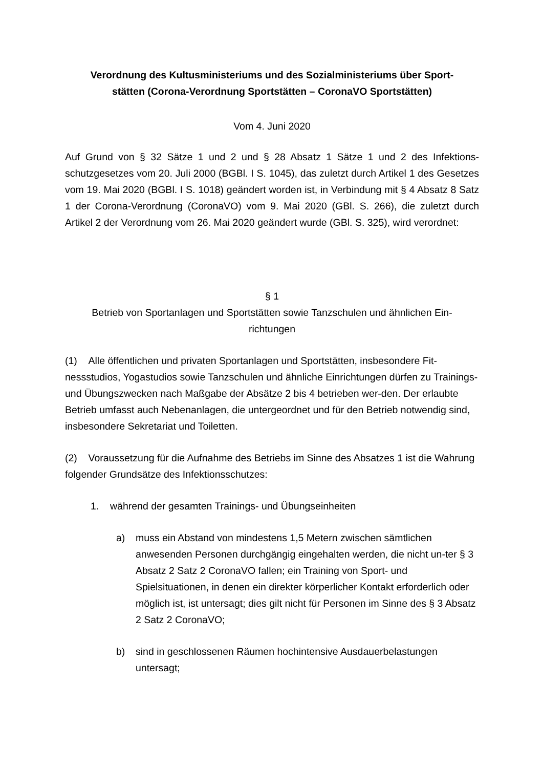Verordnung des Kultusministeriums und des Sozialministeriums über Sport-
stätten (Corona-Verordnung Sportstätten – CoronaVO Sportstätten)
Vom 4. Juni 2020
Auf Grund von § 32 Sätze 1 und 2 und § 28 Absatz 1 Sätze 1 und 2 des Infektions-schutzgesetzes vom 20. Juli 2000 (BGBl. I S. 1045), das zuletzt durch Artikel 1 des Gesetzes vom 19. Mai 2020 (BGBl. I S. 1018) geändert worden ist, in Verbindung mit § 4 Absatz 8 Satz 1 der Corona-Verordnung (CoronaVO) vom 9. Mai 2020 (GBl. S. 266), die zuletzt durch Artikel 2 der Verordnung vom 26. Mai 2020 geändert wurde (GBl. S. 325), wird verordnet:
§ 1
Betrieb von Sportanlagen und Sportstätten sowie Tanzschulen und ähnlichen Ein-
richtungen
(1) Alle öffentlichen und privaten Sportanlagen und Sportstätten, insbesondere Fit-nessstudios, Yogastudios sowie Tanzschulen und ähnliche Einrichtungen dürfen zu Trainings- und Übungszwecken nach Maßgabe der Absätze 2 bis 4 betrieben wer-den. Der erlaubte Betrieb umfasst auch Nebenanlagen, die untergeordnet und für den Betrieb notwendig sind, insbesondere Sekretariat und Toiletten.
(2) Voraussetzung für die Aufnahme des Betriebs im Sinne des Absatzes 1 ist die Wahrung folgender Grundsätze des Infektionsschutzes:
1. während der gesamten Trainings- und Übungseinheiten
a) muss ein Abstand von mindestens 1,5 Metern zwischen sämtlichen anwesenden Personen durchgängig eingehalten werden, die nicht un-ter § 3 Absatz 2 Satz 2 CoronaVO fallen; ein Training von Sport- und Spielsituationen, in denen ein direkter körperlicher Kontakt erforderlich oder möglich ist, ist untersagt; dies gilt nicht für Personen im Sinne des § 3 Absatz 2 Satz 2 CoronaVO;
b) sind in geschlossenen Räumen hochintensive Ausdauerbelastungen untersagt;